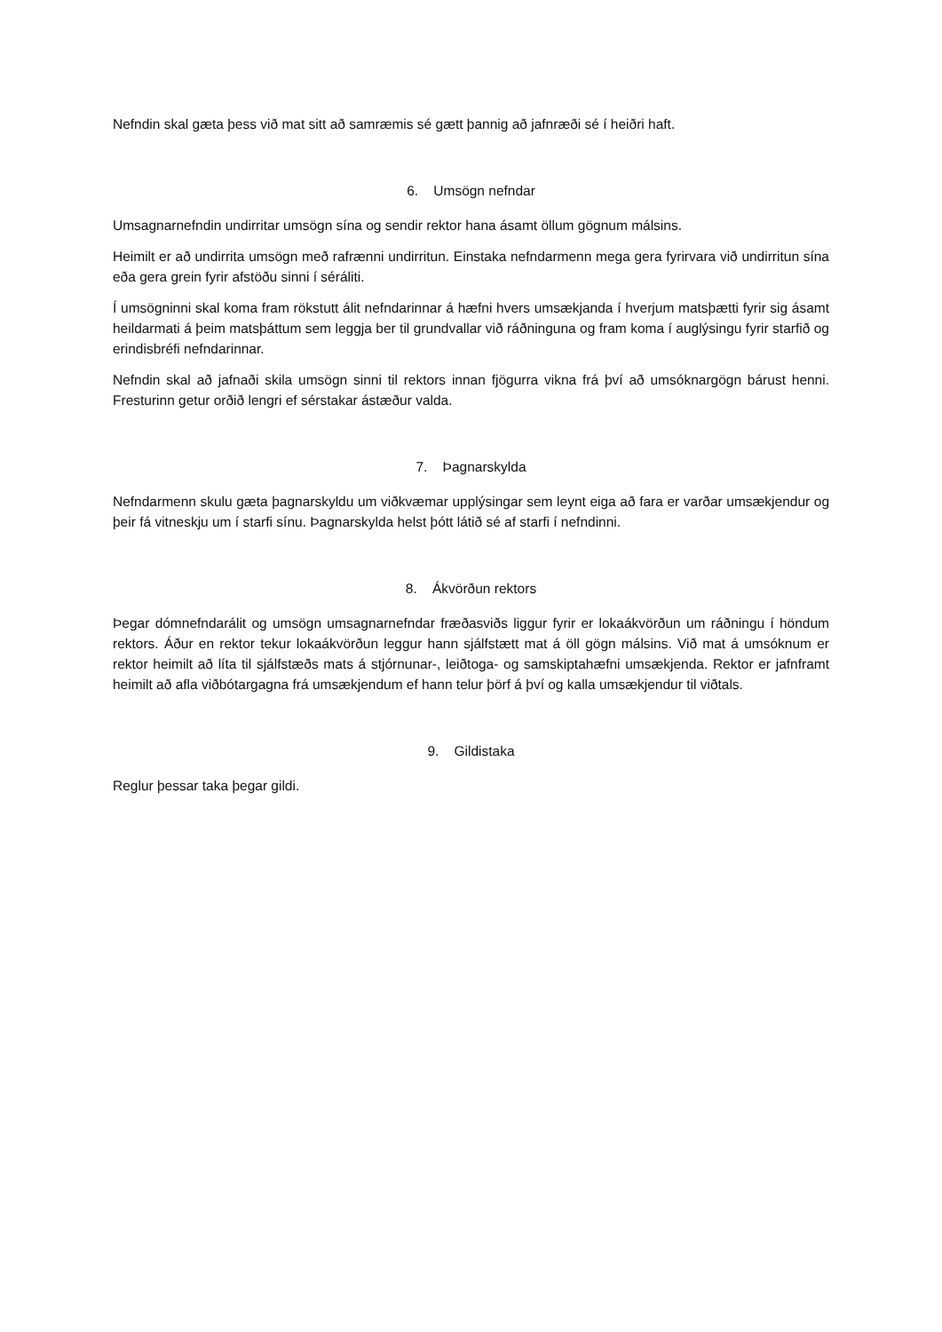Nefndin skal gæta þess við mat sitt að samræmis sé gætt þannig að jafnræði sé í heiðri haft.
6. Umsögn nefndar
Umsagnarnefndin undirritar umsögn sína og sendir rektor hana ásamt öllum gögnum málsins.
Heimilt er að undirrita umsögn með rafrænni undirritun. Einstaka nefndarmenn mega gera fyrirvara við undirritun sína eða gera grein fyrir afstöðu sinni í séráliti.
Í umsögninni skal koma fram rökstutt álit nefndarinnar á hæfni hvers umsækjanda í hverjum matsþætti fyrir sig ásamt heildarmati á þeim matsþáttum sem leggja ber til grundvallar við ráðninguna og fram koma í auglýsingu fyrir starfið og erindisbréfi nefndarinnar.
Nefndin skal að jafnaði skila umsögn sinni til rektors innan fjögurra vikna frá því að umsóknargögn bárust henni. Fresturinn getur orðið lengri ef sérstakar ástæður valda.
7. Þagnarskylda
Nefndarmenn skulu gæta þagnarskyldu um viðkvæmar upplýsingar sem leynt eiga að fara er varðar umsækjendur og þeir fá vitneskju um í starfi sínu. Þagnarskylda helst þótt látið sé af starfi í nefndinni.
8. Ákvörðun rektors
Þegar dómnefndarálit og umsögn umsagnarnefndar fræðasviðs liggur fyrir er lokaákvörðun um ráðningu í höndum rektors. Áður en rektor tekur lokaákvörðun leggur hann sjálfstætt mat á öll gögn málsins. Við mat á umsóknum er rektor heimilt að líta til sjálfstæðs mats á stjórnunar-, leiðtoga- og samskiptahæfni umsækjenda. Rektor er jafnframt heimilt að afla viðbótargagna frá umsækjendum ef hann telur þörf á því og kalla umsækjendur til viðtals.
9. Gildistaka
Reglur þessar taka þegar gildi.